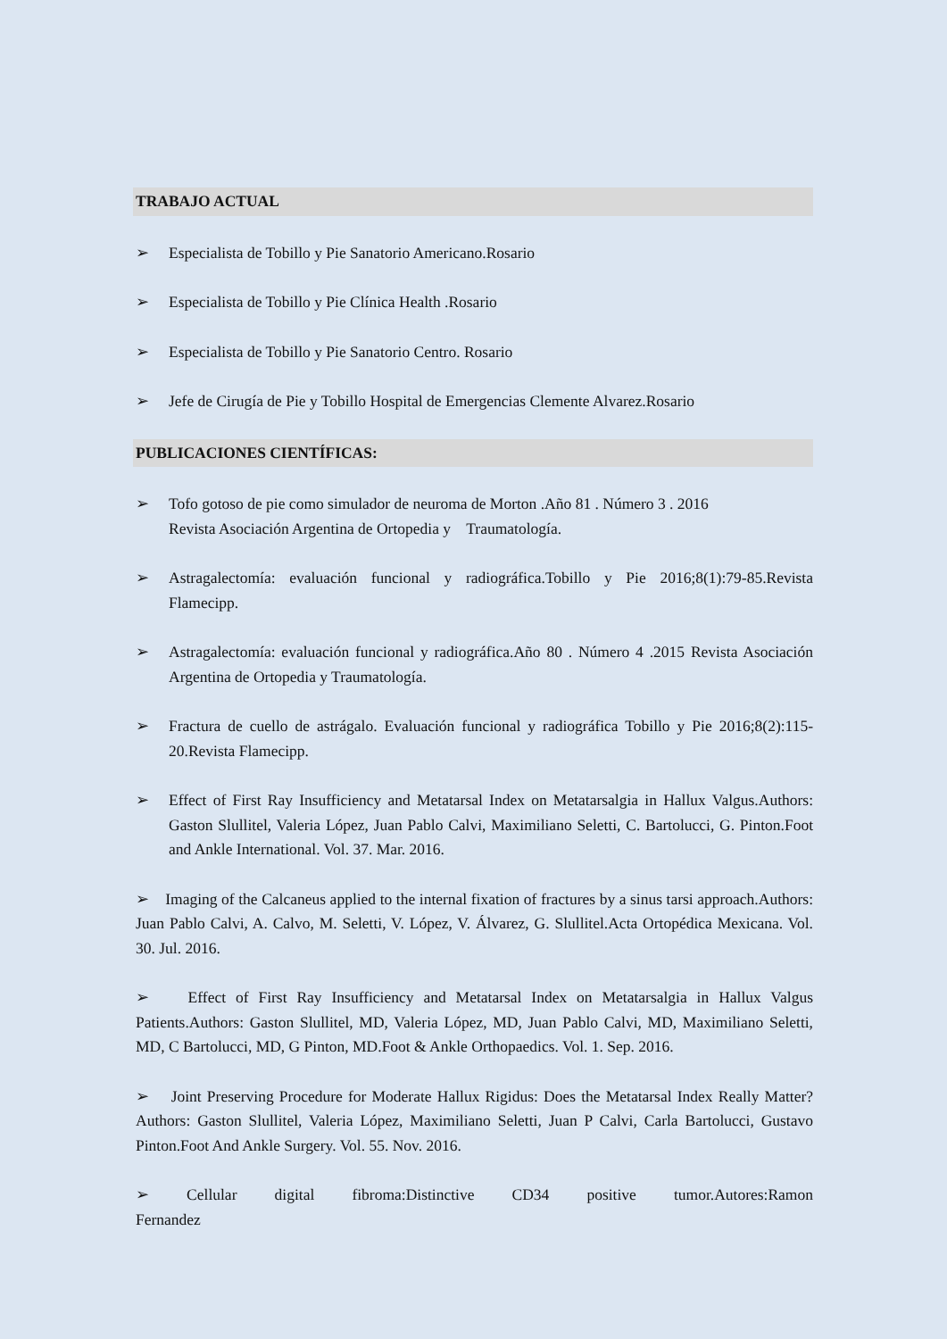TRABAJO ACTUAL
➢ Especialista de Tobillo y Pie Sanatorio Americano.Rosario
➢ Especialista de Tobillo y Pie Clínica Health .Rosario
➢ Especialista de Tobillo y Pie Sanatorio Centro. Rosario
➢ Jefe de Cirugía de Pie y Tobillo Hospital de Emergencias Clemente Alvarez.Rosario
PUBLICACIONES CIENTÍFICAS:
➢ Tofo gotoso de pie como simulador de neuroma de Morton .Año 81 . Número 3 . 2016
Revista Asociación Argentina de Ortopedia y Traumatología.
➢ Astragalectomía: evaluación funcional y radiográfica.Tobillo y Pie 2016;8(1):79-85.Revista Flamecipp.
➢ Astragalectomía: evaluación funcional y radiográfica.Año 80 . Número 4 .2015 Revista Asociación Argentina de Ortopedia y Traumatología.
➢ Fractura de cuello de astrágalo. Evaluación funcional y radiográfica Tobillo y Pie 2016;8(2):115-20.Revista Flamecipp.
➢ Effect of First Ray Insufficiency and Metatarsal Index on Metatarsalgia in Hallux Valgus.Authors: Gaston Slullitel, Valeria López, Juan Pablo Calvi, Maximiliano Seletti, C. Bartolucci, G. Pinton.Foot and Ankle International. Vol. 37. Mar. 2016.
➢ Imaging of the Calcaneus applied to the internal fixation of fractures by a sinus tarsi approach.Authors: Juan Pablo Calvi, A. Calvo, M. Seletti, V. López, V. Álvarez, G. Slullitel.Acta Ortopédica Mexicana. Vol. 30. Jul. 2016.
➢ Effect of First Ray Insufficiency and Metatarsal Index on Metatarsalgia in Hallux Valgus Patients.Authors: Gaston Slullitel, MD, Valeria López, MD, Juan Pablo Calvi, MD, Maximiliano Seletti, MD, C Bartolucci, MD, G Pinton, MD.Foot & Ankle Orthopaedics. Vol. 1. Sep. 2016.
➢ Joint Preserving Procedure for Moderate Hallux Rigidus: Does the Metatarsal Index Really Matter?Authors: Gaston Slullitel, Valeria López, Maximiliano Seletti, Juan P Calvi, Carla Bartolucci, Gustavo Pinton.Foot And Ankle Surgery. Vol. 55. Nov. 2016.
➢ Cellular digital fibroma:Distinctive CD34 positive tumor.Autores:Ramon Fernandez